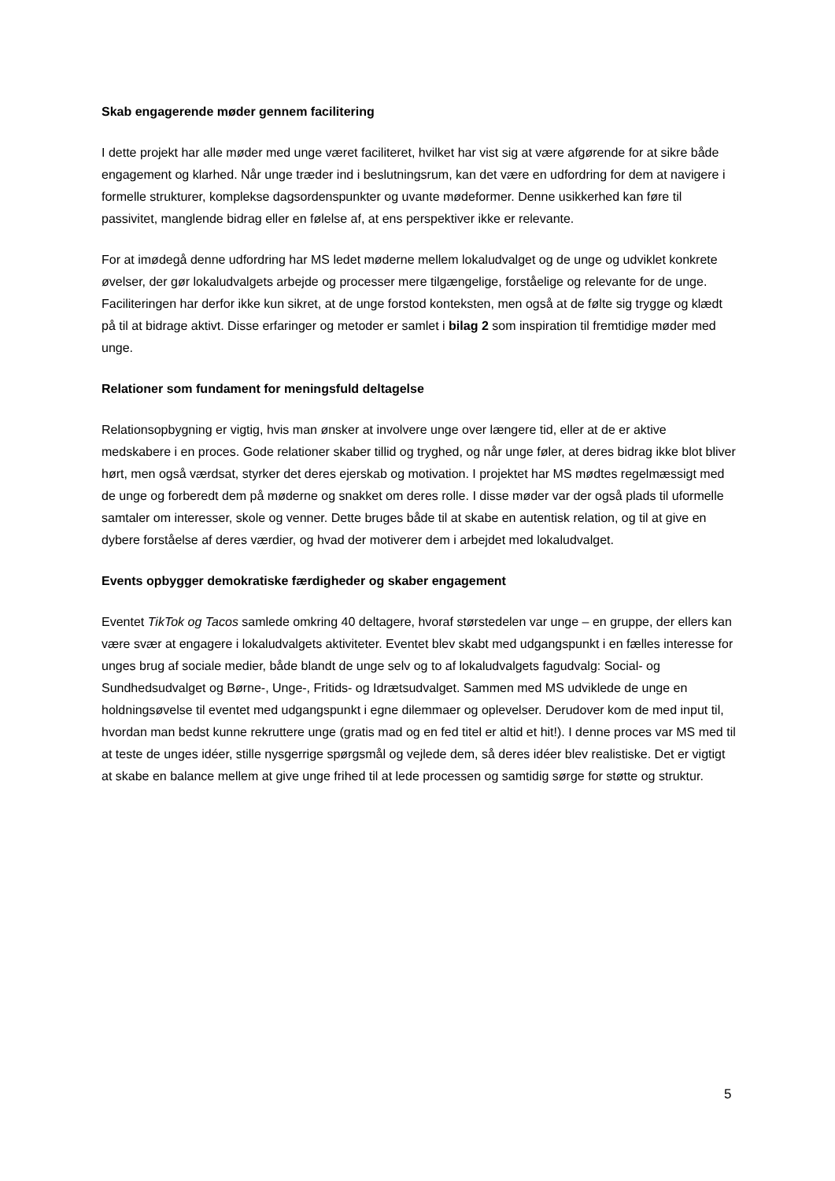Skab engagerende møder gennem facilitering
I dette projekt har alle møder med unge været faciliteret, hvilket har vist sig at være afgørende for at sikre både engagement og klarhed. Når unge træder ind i beslutningsrum, kan det være en udfordring for dem at navigere i formelle strukturer, komplekse dagsordenspunkter og uvante mødeformer. Denne usikkerhed kan føre til passivitet, manglende bidrag eller en følelse af, at ens perspektiver ikke er relevante.
For at imødegå denne udfordring har MS ledet møderne mellem lokaludvalget og de unge og udviklet konkrete øvelser, der gør lokaludvalgets arbejde og processer mere tilgængelige, forståelige og relevante for de unge. Faciliteringen har derfor ikke kun sikret, at de unge forstod konteksten, men også at de følte sig trygge og klædt på til at bidrage aktivt. Disse erfaringer og metoder er samlet i bilag 2 som inspiration til fremtidige møder med unge.
Relationer som fundament for meningsfuld deltagelse
Relationsopbygning er vigtig, hvis man ønsker at involvere unge over længere tid, eller at de er aktive medskabere i en proces. Gode relationer skaber tillid og tryghed, og når unge føler, at deres bidrag ikke blot bliver hørt, men også værdsat, styrker det deres ejerskab og motivation. I projektet har MS mødtes regelmæssigt med de unge og forberedt dem på møderne og snakket om deres rolle. I disse møder var der også plads til uformelle samtaler om interesser, skole og venner. Dette bruges både til at skabe en autentisk relation, og til at give en dybere forståelse af deres værdier, og hvad der motiverer dem i arbejdet med lokaludvalget.
Events opbygger demokratiske færdigheder og skaber engagement
Eventet TikTok og Tacos samlede omkring 40 deltagere, hvoraf størstedelen var unge – en gruppe, der ellers kan være svær at engagere i lokaludvalgets aktiviteter. Eventet blev skabt med udgangspunkt i en fælles interesse for unges brug af sociale medier, både blandt de unge selv og to af lokaludvalgets fagudvalg: Social- og Sundhedsudvalget og Børne-, Unge-, Fritids- og Idrætsudvalget. Sammen med MS udviklede de unge en holdningsøvelse til eventet med udgangspunkt i egne dilemmaer og oplevelser. Derudover kom de med input til, hvordan man bedst kunne rekruttere unge (gratis mad og en fed titel er altid et hit!). I denne proces var MS med til at teste de unges idéer, stille nysgerrige spørgsmål og vejlede dem, så deres idéer blev realistiske. Det er vigtigt at skabe en balance mellem at give unge frihed til at lede processen og samtidig sørge for støtte og struktur.
5